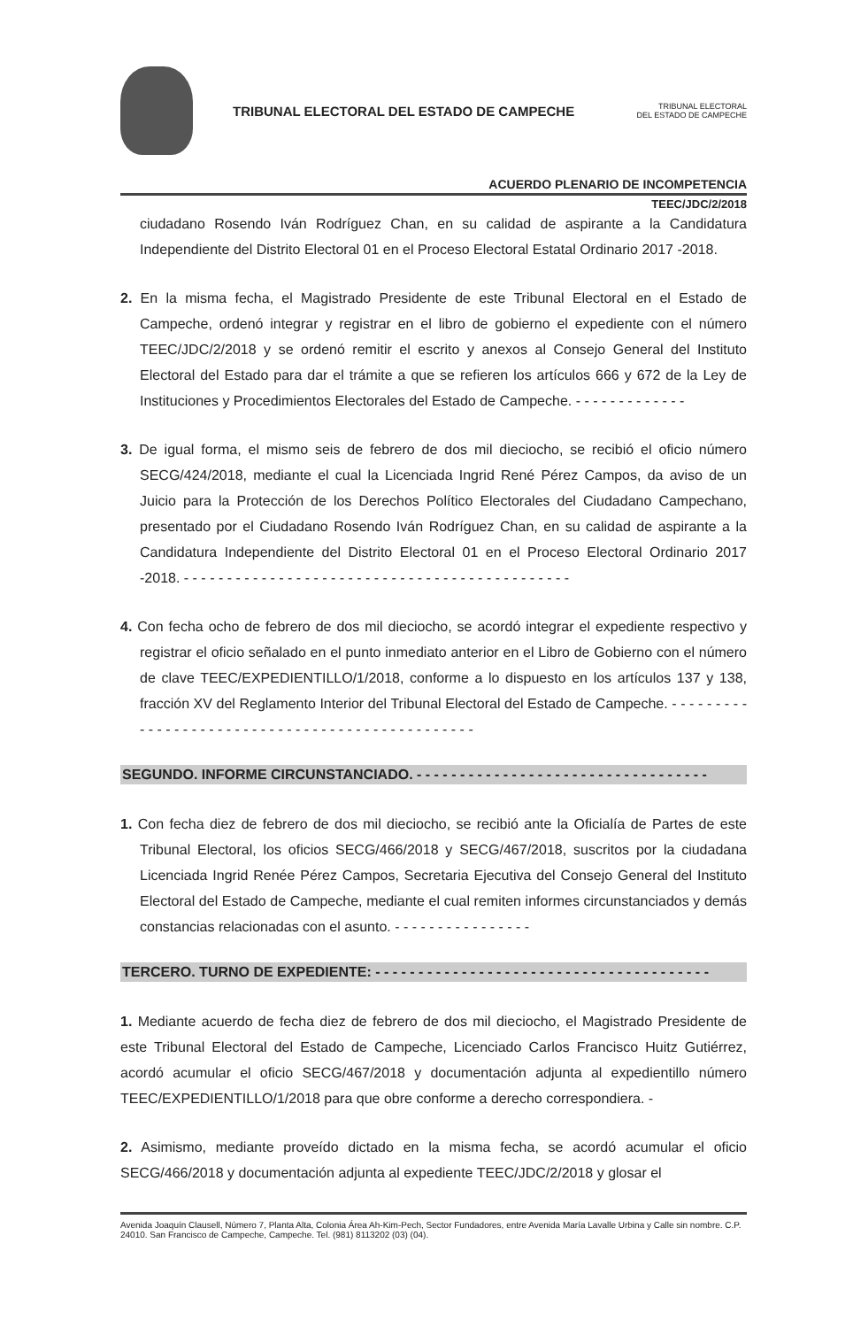TRIBUNAL ELECTORAL DEL ESTADO DE CAMPECHE
TRIBUNAL ELECTORAL
DEL ESTADO DE CAMPECHE
ACUERDO PLENARIO DE INCOMPETENCIA
TEEC/JDC/2/2018
ciudadano Rosendo Iván Rodríguez Chan, en su calidad de aspirante a la Candidatura Independiente del Distrito Electoral 01 en el Proceso Electoral Estatal Ordinario 2017 -2018.
2. En la misma fecha, el Magistrado Presidente de este Tribunal Electoral en el Estado de Campeche, ordenó integrar y registrar en el libro de gobierno el expediente con el número TEEC/JDC/2/2018 y se ordenó remitir el escrito y anexos al Consejo General del Instituto Electoral del Estado para dar el trámite a que se refieren los artículos 666 y 672 de la Ley de Instituciones y Procedimientos Electorales del Estado de Campeche. - - - - - - - - - - - - -
3. De igual forma, el mismo seis de febrero de dos mil dieciocho, se recibió el oficio número SECG/424/2018, mediante el cual la Licenciada Ingrid René Pérez Campos, da aviso de un Juicio para la Protección de los Derechos Político Electorales del Ciudadano Campechano, presentado por el Ciudadano Rosendo Iván Rodríguez Chan, en su calidad de aspirante a la Candidatura Independiente del Distrito Electoral 01 en el Proceso Electoral Ordinario 2017 -2018. - - - - - - - - - - - - - - - - - - - - - - - - - - - - - - - - - - - - - - - - - - - - -
4. Con fecha ocho de febrero de dos mil dieciocho, se acordó integrar el expediente respectivo y registrar el oficio señalado en el punto inmediato anterior en el Libro de Gobierno con el número de clave TEEC/EXPEDIENTILLO/1/2018, conforme a lo dispuesto en los artículos 137 y 138, fracción XV del Reglamento Interior del Tribunal Electoral del Estado de Campeche. - - - - - - - - - - - - - - - - - - - - - - - - - - - - - - - - - - - - - - - - - - - - - - - -
SEGUNDO. INFORME CIRCUNSTANCIADO. - - - - - - - - - - - - - - - - - - - - - - - - - - - - - - - - - -
1. Con fecha diez de febrero de dos mil dieciocho, se recibió ante la Oficialía de Partes de este Tribunal Electoral, los oficios SECG/466/2018 y SECG/467/2018, suscritos por la ciudadana Licenciada Ingrid Renée Pérez Campos, Secretaria Ejecutiva del Consejo General del Instituto Electoral del Estado de Campeche, mediante el cual remiten informes circunstanciados y demás constancias relacionadas con el asunto. - - - - - - - - - - - - - - - -
TERCERO. TURNO DE EXPEDIENTE: - - - - - - - - - - - - - - - - - - - - - - - - - - - - - - - - - - - - - - -
1. Mediante acuerdo de fecha diez de febrero de dos mil dieciocho, el Magistrado Presidente de este Tribunal Electoral del Estado de Campeche, Licenciado Carlos Francisco Huitz Gutiérrez, acordó acumular el oficio SECG/467/2018 y documentación adjunta al expedientillo número TEEC/EXPEDIENTILLO/1/2018 para que obre conforme a derecho correspondiera. -
2. Asimismo, mediante proveído dictado en la misma fecha, se acordó acumular el oficio SECG/466/2018 y documentación adjunta al expediente TEEC/JDC/2/2018 y glosar el
Avenida Joaquín Clausell, Número 7, Planta Alta, Colonia Área Ah-Kim-Pech, Sector Fundadores, entre Avenida María Lavalle Urbina y Calle sin nombre. C.P. 24010. San Francisco de Campeche, Campeche. Tel. (981) 8113202 (03) (04).